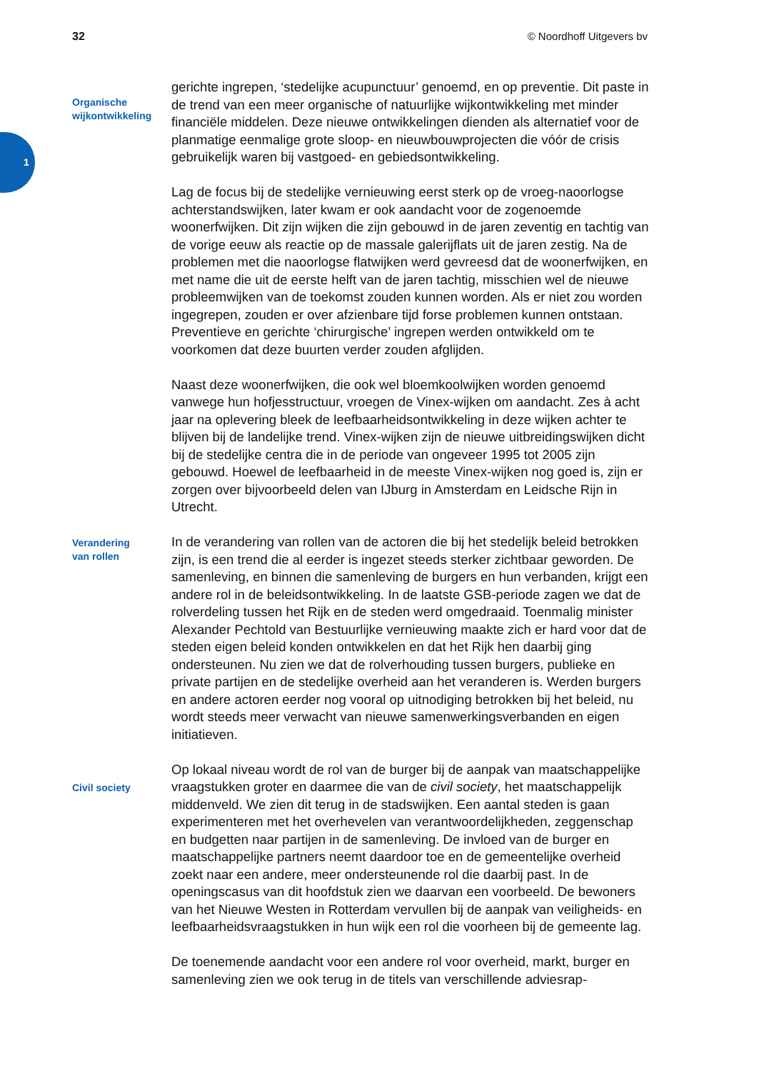32 © Noordhoff Uitgevers bv
1
Organische
wijkontwikkeling
gerichte ingrepen, ‘stedelijke acupunctuur’ genoemd, en op preventie. Dit paste in de trend van een meer organische of natuurlijke wijkontwikkeling met minder financiële middelen. Deze nieuwe ontwikkelingen dienden als alternatief voor de planmatige eenmalige grote sloop- en nieuwbouwprojecten die vóór de crisis gebruikelijk waren bij vastgoed- en gebiedsontwikkeling.
Lag de focus bij de stedelijke vernieuwing eerst sterk op de vroeg-naoorlogse achterstandswijken, later kwam er ook aandacht voor de zogenoemde woonerfwijken. Dit zijn wijken die zijn gebouwd in de jaren zeventig en tachtig van de vorige eeuw als reactie op de massale galerijflats uit de jaren zestig. Na de problemen met die naoorlogse flatwijken werd gevreesd dat de woonerfwijken, en met name die uit de eerste helft van de jaren tachtig, misschien wel de nieuwe probleemwijken van de toekomst zouden kunnen worden. Als er niet zou worden ingegrepen, zouden er over afzienbare tijd forse problemen kunnen ontstaan. Preventieve en gerichte ‘chirurgische’ ingrepen werden ontwikkeld om te voorkomen dat deze buurten verder zouden afglijden.
Naast deze woonerfwijken, die ook wel bloemkoolwijken worden genoemd vanwege hun hofjesstructuur, vroegen de Vinex-wijken om aandacht. Zes à acht jaar na oplevering bleek de leefbaarheidsontwikkeling in deze wijken achter te blijven bij de landelijke trend. Vinex-wijken zijn de nieuwe uitbreidingswijken dicht bij de stedelijke centra die in de periode van ongeveer 1995 tot 2005 zijn gebouwd. Hoewel de leefbaarheid in de meeste Vinex-wijken nog goed is, zijn er zorgen over bijvoorbeeld delen van IJburg in Amsterdam en Leidsche Rijn in Utrecht.
Verandering
van rollen
In de verandering van rollen van de actoren die bij het stedelijk beleid betrokken zijn, is een trend die al eerder is ingezet steeds sterker zichtbaar geworden. De samenleving, en binnen die samenleving de burgers en hun verbanden, krijgt een andere rol in de beleidsontwikkeling. In de laatste GSB-periode zagen we dat de rolverdeling tussen het Rijk en de steden werd omgedraaid. Toenmalig minister Alexander Pechtold van Bestuurlijke vernieuwing maakte zich er hard voor dat de steden eigen beleid konden ontwikkelen en dat het Rijk hen daarbij ging ondersteunen. Nu zien we dat de rolverhouding tussen burgers, publieke en private partijen en de stedelijke overheid aan het veranderen is. Werden burgers en andere actoren eerder nog vooral op uitnodiging betrokken bij het beleid, nu wordt steeds meer verwacht van nieuwe samenwerkingsverbanden en eigen initiatieven.
Civil society
Op lokaal niveau wordt de rol van de burger bij de aanpak van maatschappelijke vraagstukken groter en daarmee die van de civil society, het maatschappelijk middenveld. We zien dit terug in de stadswijken. Een aantal steden is gaan experimenteren met het overhevelen van verantwoordelijkheden, zeggenschap en budgetten naar partijen in de samenleving. De invloed van de burger en maatschappelijke partners neemt daardoor toe en de gemeentelijke overheid zoekt naar een andere, meer ondersteunende rol die daarbij past. In de openingscasus van dit hoofdstuk zien we daarvan een voorbeeld. De bewoners van het Nieuwe Westen in Rotterdam vervullen bij de aanpak van veiligheids- en leefbaarheidsvraagstukken in hun wijk een rol die voorheen bij de gemeente lag.
De toenemende aandacht voor een andere rol voor overheid, markt, burger en samenleving zien we ook terug in de titels van verschillende adviesrap-